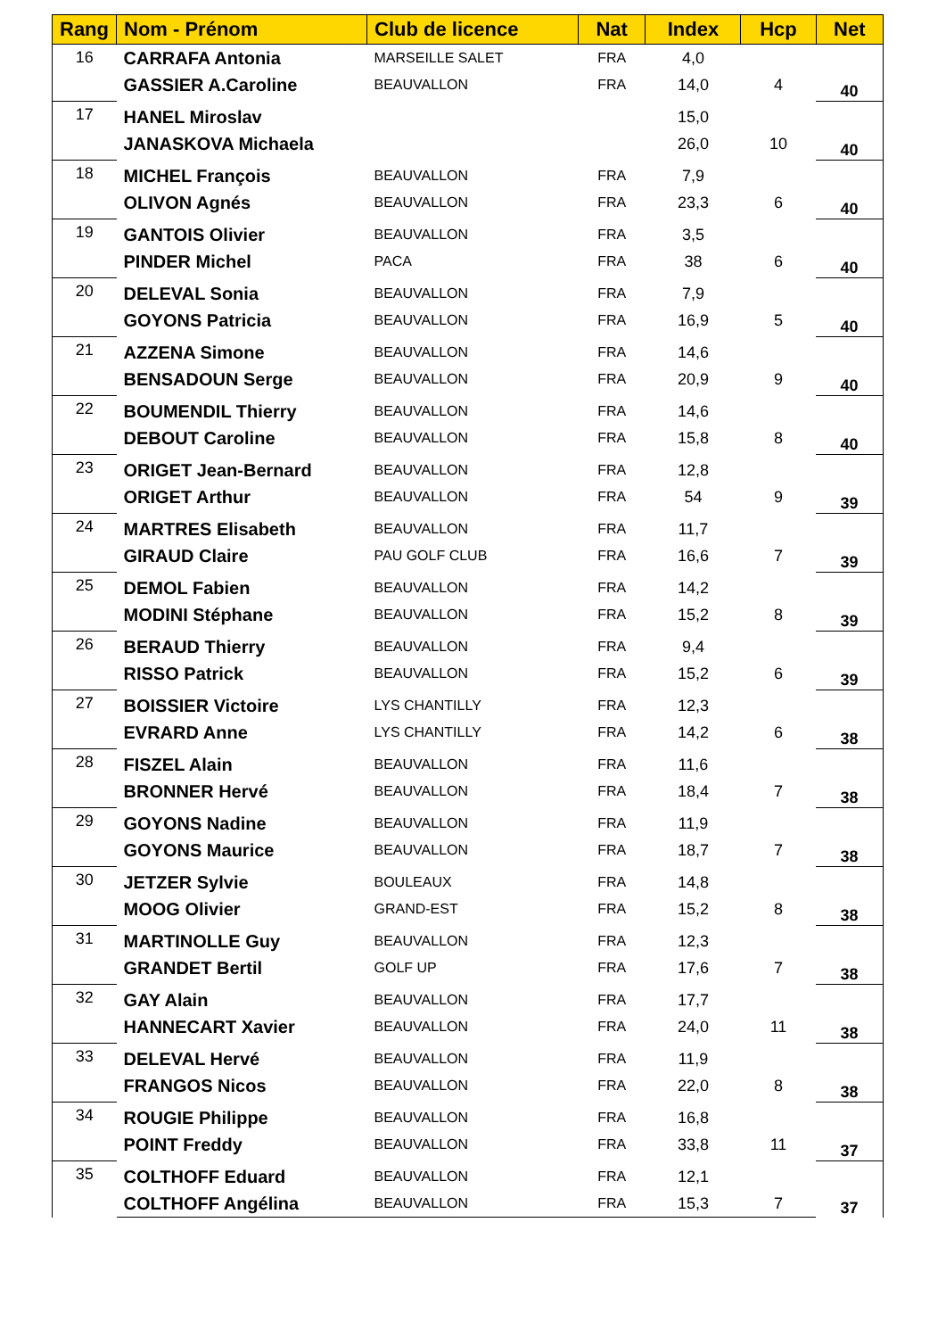| Rang | Nom - Prénom | Club de licence | Nat | Index | Hcp | Net |
| --- | --- | --- | --- | --- | --- | --- |
| 16 | CARRAFA Antonia | MARSEILLE SALET | FRA | 4,0 | | 40 |
| | GASSIER A.Caroline | BEAUVALLON | FRA | 14,0 | 4 | |
| 17 | HANEL Miroslav | | | 15,0 | | 40 |
| | JANASKOVA Michaela | | | 26,0 | 10 | |
| 18 | MICHEL François | BEAUVALLON | FRA | 7,9 | | 40 |
| | OLIVON Agnés | BEAUVALLON | FRA | 23,3 | 6 | |
| 19 | GANTOIS Olivier | BEAUVALLON | FRA | 3,5 | | 40 |
| | PINDER Michel | PACA | FRA | 38 | 6 | |
| 20 | DELEVAL Sonia | BEAUVALLON | FRA | 7,9 | | 40 |
| | GOYONS Patricia | BEAUVALLON | FRA | 16,9 | 5 | |
| 21 | AZZENA Simone | BEAUVALLON | FRA | 14,6 | | 40 |
| | BENSADOUN Serge | BEAUVALLON | FRA | 20,9 | 9 | |
| 22 | BOUMENDIL Thierry | BEAUVALLON | FRA | 14,6 | | 40 |
| | DEBOUT Caroline | BEAUVALLON | FRA | 15,8 | 8 | |
| 23 | ORIGET Jean-Bernard | BEAUVALLON | FRA | 12,8 | | 39 |
| | ORIGET Arthur | BEAUVALLON | FRA | 54 | 9 | |
| 24 | MARTRES Elisabeth | BEAUVALLON | FRA | 11,7 | | 39 |
| | GIRAUD Claire | PAU GOLF CLUB | FRA | 16,6 | 7 | |
| 25 | DEMOL Fabien | BEAUVALLON | FRA | 14,2 | | 39 |
| | MODINI Stéphane | BEAUVALLON | FRA | 15,2 | 8 | |
| 26 | BERAUD Thierry | BEAUVALLON | FRA | 9,4 | | 39 |
| | RISSO Patrick | BEAUVALLON | FRA | 15,2 | 6 | |
| 27 | BOISSIER Victoire | LYS CHANTILLY | FRA | 12,3 | | 38 |
| | EVRARD Anne | LYS CHANTILLY | FRA | 14,2 | 6 | |
| 28 | FISZEL Alain | BEAUVALLON | FRA | 11,6 | | 38 |
| | BRONNER Hervé | BEAUVALLON | FRA | 18,4 | 7 | |
| 29 | GOYONS Nadine | BEAUVALLON | FRA | 11,9 | | 38 |
| | GOYONS Maurice | BEAUVALLON | FRA | 18,7 | 7 | |
| 30 | JETZER Sylvie | BOULEAUX | FRA | 14,8 | | 38 |
| | MOOG Olivier | GRAND-EST | FRA | 15,2 | 8 | |
| 31 | MARTINOLLE Guy | BEAUVALLON | FRA | 12,3 | | 38 |
| | GRANDET Bertil | GOLF UP | FRA | 17,6 | 7 | |
| 32 | GAY Alain | BEAUVALLON | FRA | 17,7 | | 38 |
| | HANNECART Xavier | BEAUVALLON | FRA | 24,0 | 11 | |
| 33 | DELEVAL Hervé | BEAUVALLON | FRA | 11,9 | | 38 |
| | FRANGOS Nicos | BEAUVALLON | FRA | 22,0 | 8 | |
| 34 | ROUGIE Philippe | BEAUVALLON | FRA | 16,8 | | 37 |
| | POINT Freddy | BEAUVALLON | FRA | 33,8 | 11 | |
| 35 | COLTHOFF Eduard | BEAUVALLON | FRA | 12,1 | | 37 |
| | COLTHOFF Angélina | BEAUVALLON | FRA | 15,3 | 7 | |